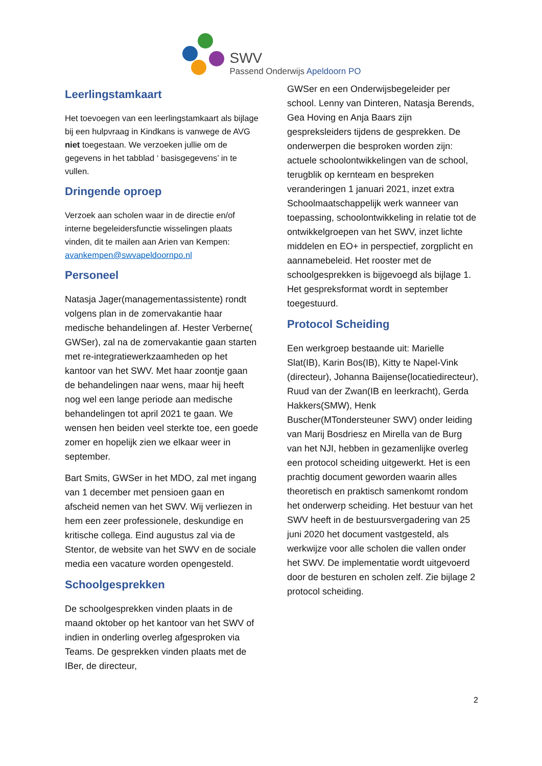SWV
Passend Onderwijs Apeldoorn PO
Leerlingstamkaart
Het toevoegen van een leerlingstamkaart als bijlage bij een hulpvraag in Kindkans is vanwege de AVG niet toegestaan. We verzoeken jullie om de gegevens in het tabblad ‘ basisgegevens’ in te vullen.
Dringende oproep
Verzoek aan scholen waar in de directie en/of interne begeleidersfunctie wisselingen plaats vinden, dit te mailen aan Arien van Kempen: avankempen@swvapeldoornpo.nl
Personeel
Natasja Jager(managementassistente) rondt volgens plan in de zomervakantie haar medische behandelingen af. Hester Verberne( GWSer), zal na de zomervakantie gaan starten met re-integratiewerkzaamheden op het kantoor van het SWV. Met haar zoontje gaan de behandelingen naar wens, maar hij heeft nog wel een lange periode aan medische behandelingen tot april 2021 te gaan. We wensen hen beiden veel sterkte toe, een goede zomer en hopelijk zien we elkaar weer in september.
Bart Smits, GWSer in het MDO, zal met ingang van 1 december met pensioen gaan en afscheid nemen van het SWV. Wij verliezen in hem een zeer professionele, deskundige en kritische collega. Eind augustus zal via de Stentor, de website van het SWV en de sociale media een vacature worden opengesteld.
Schoolgesprekken
De schoolgesprekken vinden plaats in de maand oktober op het kantoor van het SWV of indien in onderling overleg afgesproken via Teams. De gesprekken vinden plaats met de IBer, de directeur,
GWSer en een Onderwijsbegeleider per school. Lenny van Dinteren, Natasja Berends, Gea Hoving en Anja Baars zijn gespreksleiders tijdens de gesprekken. De onderwerpen die besproken worden zijn: actuele schoolontwikkelingen van de school, terugblik op kernteam en bespreken veranderingen 1 januari 2021, inzet extra Schoolmaatschappelijk werk wanneer van toepassing, schoolontwikkeling in relatie tot de ontwikkelgroepen van het SWV, inzet lichte middelen en EO+ in perspectief, zorgplicht en aannamebeleid. Het rooster met de schoolgesprekken is bijgevoegd als bijlage 1. Het gespreksformat wordt in september toegestuurd.
Protocol Scheiding
Een werkgroep bestaande uit: Marielle Slat(IB), Karin Bos(IB), Kitty te Napel-Vink (directeur), Johanna Baijense(locatiedirecteur), Ruud van der Zwan(IB en leerkracht), Gerda Hakkers(SMW), Henk Buscher(MTondersteuner SWV) onder leiding van Marij Bosdriesz en Mirella van de Burg van het NJI, hebben in gezamenlijke overleg een protocol scheiding uitgewerkt. Het is een prachtig document geworden waarin alles theoretisch en praktisch samenkomt rondom het onderwerp scheiding. Het bestuur van het SWV heeft in de bestuursvergadering van 25 juni 2020 het document vastgesteld, als werkwijze voor alle scholen die vallen onder het SWV. De implementatie wordt uitgevoerd door de besturen en scholen zelf. Zie bijlage 2 protocol scheiding.
2